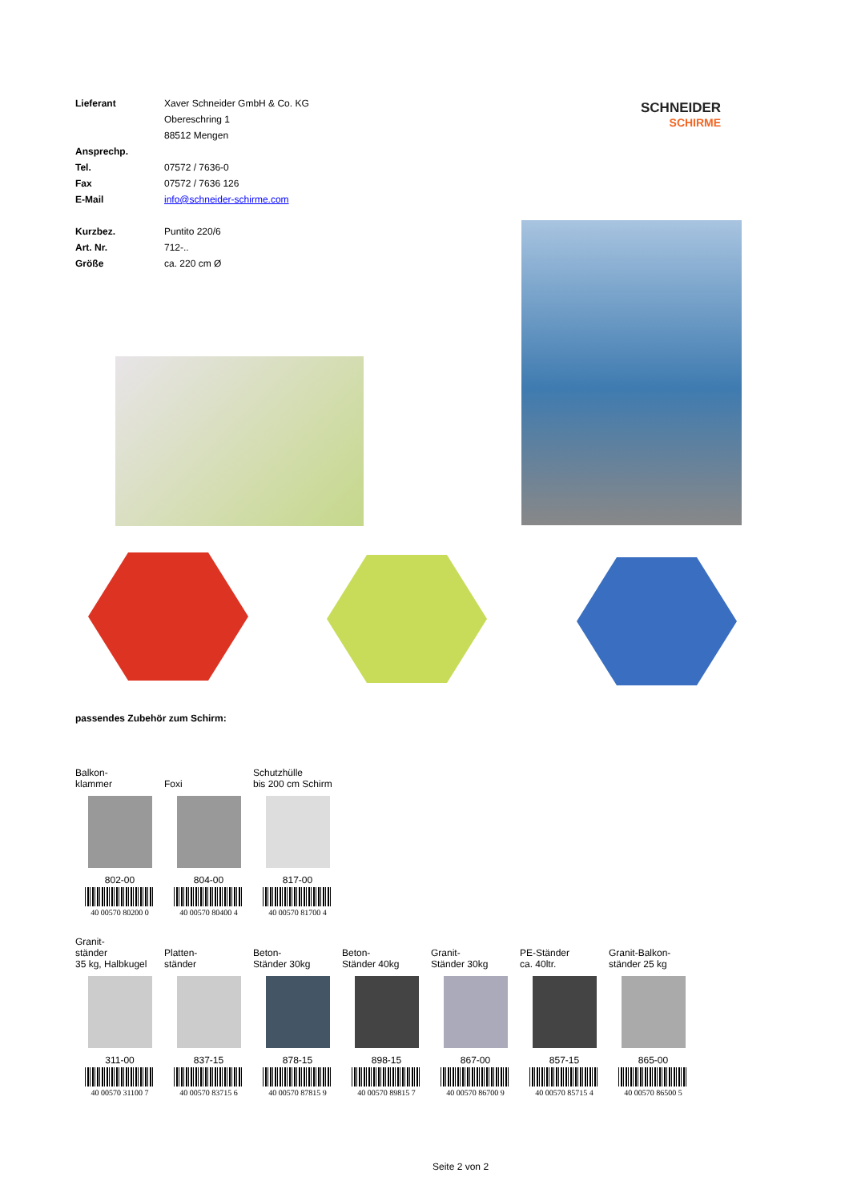| Lieferant | Xaver Schneider GmbH & Co. KG |
| | Obereschring 1 |
| | 88512 Mengen |
| Ansprechp. | |
| Tel. | 07572 / 7636-0 |
| Fax | 07572 / 7636 126 |
| E-Mail | info@schneider-schirme.com |
| Kurzbez. | Puntito 220/6 |
| Art. Nr. | 712-.. |
| Größe | ca. 220 cm Ø |
SCHNEIDER
SCHIRME
passendes Zubehör zum Schirm:
Balkon-
klammer
802-00
40 00570 80200 0
Foxi
804-00
40 00570 80400 4
Schutzhülle
bis 200 cm Schirm
817-00
40 00570 81700 4
Granit-
ständer
35 kg, Halbkugel
311-00
40 00570 31100 7
Platten-
ständer
837-15
40 00570 83715 6
Beton-
Ständer 30kg
878-15
40 00570 87815 9
Beton-
Ständer 40kg
898-15
40 00570 89815 7
Granit-
Ständer 30kg
867-00
40 00570 86700 9
PE-Ständer
ca. 40ltr.
857-15
40 00570 85715 4
Granit-Balkon-
ständer 25 kg
865-00
40 00570 86500 5
Seite 2 von 2